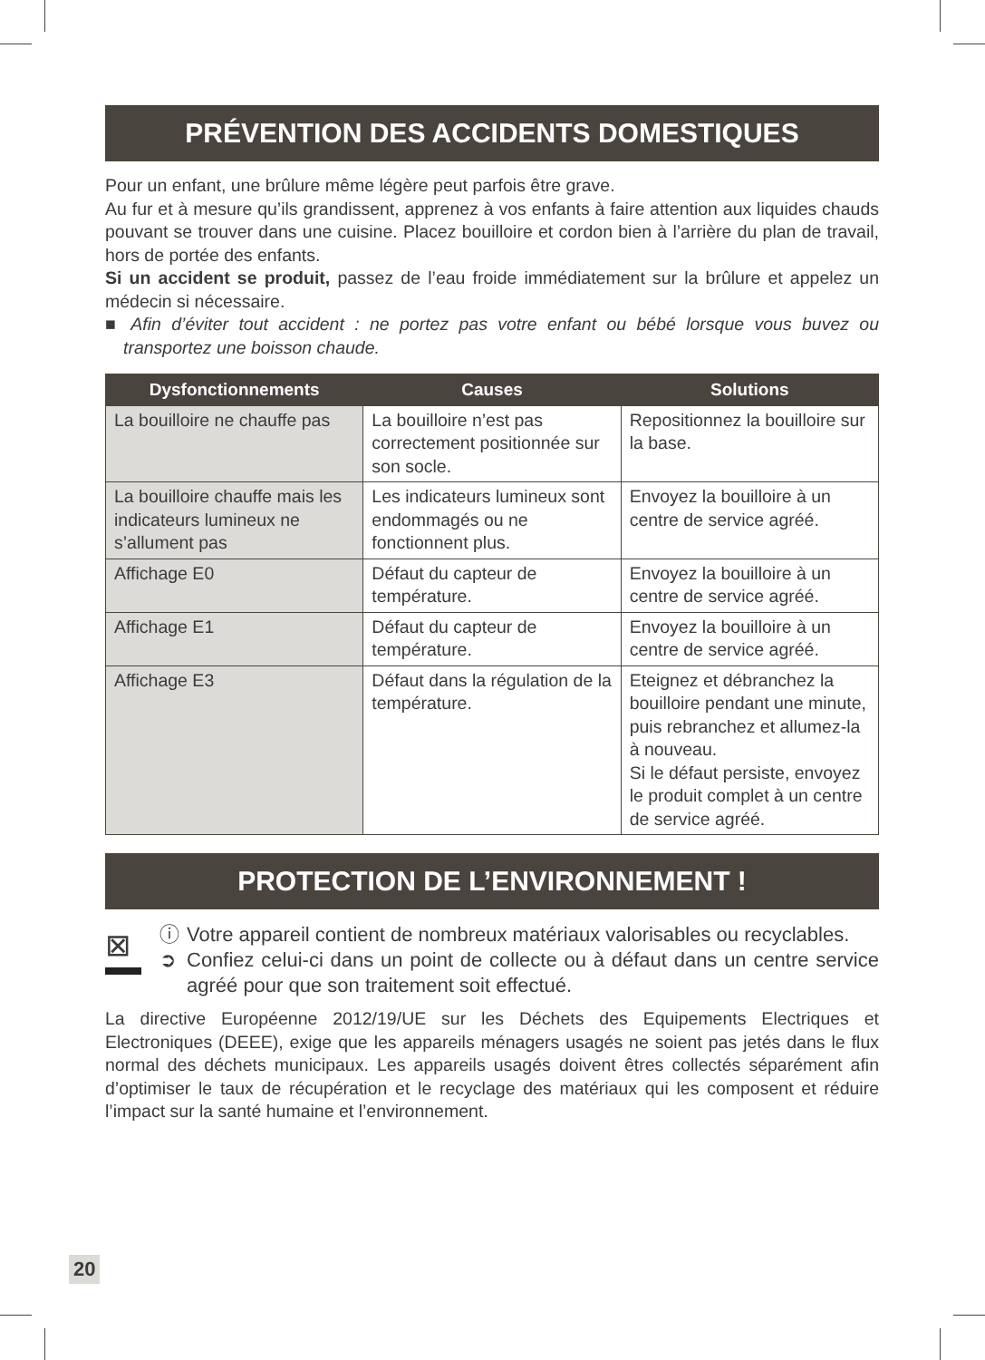PRÉVENTION DES ACCIDENTS DOMESTIQUES
Pour un enfant, une brûlure même légère peut parfois être grave.
Au fur et à mesure qu’ils grandissent, apprenez à vos enfants à faire attention aux liquides chauds pouvant se trouver dans une cuisine. Placez bouilloire et cordon bien à l’arrière du plan de travail, hors de portée des enfants.
Si un accident se produit, passez de l’eau froide immédiatement sur la brûlure et appelez un médecin si nécessaire.
■ Afin d’éviter tout accident : ne portez pas votre enfant ou bébé lorsque vous buvez ou transportez une boisson chaude.
| Dysfonctionnements | Causes | Solutions |
| --- | --- | --- |
| La bouilloire ne chauffe pas | La bouilloire n’est pas correctement positionnée sur son socle. | Repositionnez la bouilloire sur la base. |
| La bouilloire chauffe mais les indicateurs lumineux ne s’allument pas | Les indicateurs lumineux sont endommagés ou ne fonctionnent plus. | Envoyez la bouilloire à un centre de service agréé. |
| Affichage E0 | Défaut du capteur de température. | Envoyez la bouilloire à un centre de service agréé. |
| Affichage E1 | Défaut du capteur de température. | Envoyez la bouilloire à un centre de service agréé. |
| Affichage E3 | Défaut dans la régulation de la température. | Eteignez et débranchez la bouilloire pendant une minute, puis rebranchez et allumez-la à nouveau. Si le défaut persiste, envoyez le produit complet à un centre de service agréé. |
PROTECTION DE L’ENVIRONNEMENT !
⊠
ⓘ
➲
Votre appareil contient de nombreux matériaux valorisables ou recyclables.
Confiez celui-ci dans un point de collecte ou à défaut dans un centre service agréé pour que son traitement soit effectué.
La directive Européenne 2012/19/UE sur les Déchets des Equipements Electriques et Electroniques (DEEE), exige que les appareils ménagers usagés ne soient pas jetés dans le flux normal des déchets municipaux. Les appareils usagés doivent êtres collectés séparément afin d’optimiser le taux de récupération et le recyclage des matériaux qui les composent et réduire l’impact sur la santé humaine et l’environnement.
20